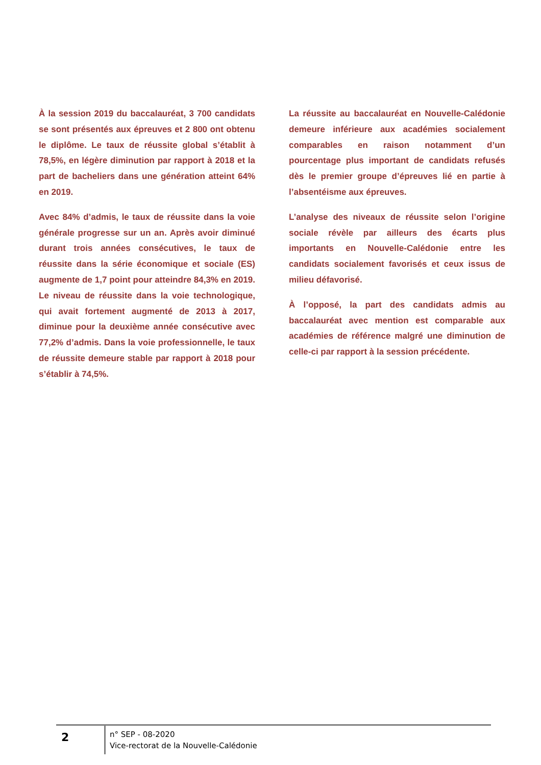À la session 2019 du baccalauréat, 3 700 candidats se sont présentés aux épreuves et 2 800 ont obtenu le diplôme. Le taux de réussite global s’établit à 78,5%, en légère diminution par rapport à 2018 et la part de bacheliers dans une génération atteint 64% en 2019.
Avec 84% d’admis, le taux de réussite dans la voie générale progresse sur un an. Après avoir diminué durant trois années consécutives, le taux de réussite dans la série économique et sociale (ES) augmente de 1,7 point pour atteindre 84,3% en 2019. Le niveau de réussite dans la voie technologique, qui avait fortement augmenté de 2013 à 2017, diminue pour la deuxième année consécutive avec 77,2% d’admis. Dans la voie professionnelle, le taux de réussite demeure stable par rapport à 2018 pour s’établir à 74,5%.
La réussite au baccalauréat en Nouvelle-Calédonie demeure inférieure aux académies socialement comparables en raison notamment d’un pourcentage plus important de candidats refusés dès le premier groupe d’épreuves lié en partie à l’absentéisme aux épreuves.
L’analyse des niveaux de réussite selon l’origine sociale révèle par ailleurs des écarts plus importants en Nouvelle-Calédonie entre les candidats socialement favorisés et ceux issus de milieu défavorisé.
À l’opposé, la part des candidats admis au baccalauréat avec mention est comparable aux académies de référence malgré une diminution de celle-ci par rapport à la session précédente.
2
n° SEP - 08-2020
Vice-rectorat de la Nouvelle-Calédonie